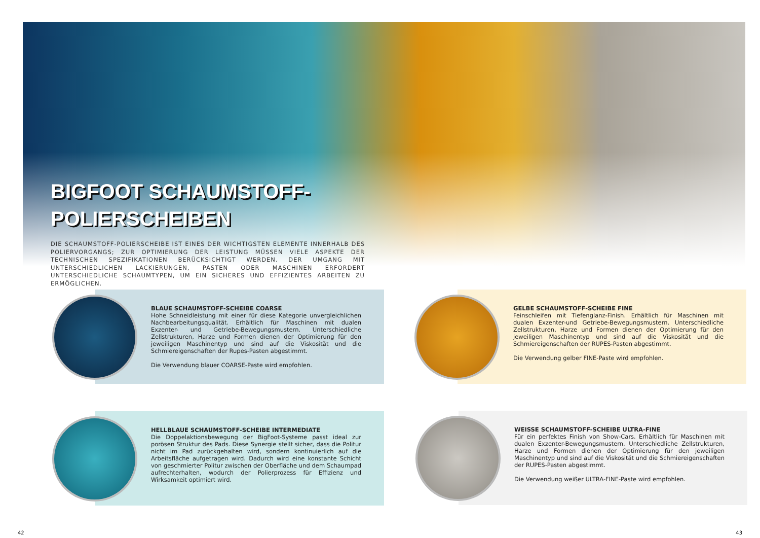BIGFOOT SCHAUMSTOFF-
POLIERSCHEIBEN
DIE SCHAUMSTOFF-POLIERSCHEIBE IST EINES DER WICHTIGSTEN ELEMENTE INNERHALB DES POLIERVORGANGS; ZUR OPTIMIERUNG DER LEISTUNG MÜSSEN VIELE ASPEKTE DER TECHNISCHEN SPEZIFIKATIONEN BERÜCKSICHTIGT WERDEN. DER UMGANG MIT UNTERSCHIEDLICHEN LACKIERUNGEN, PASTEN ODER MASCHINEN ERFORDERT UNTERSCHIEDLICHE SCHAUMTYPEN, UM EIN SICHERES UND EFFIZIENTES ARBEITEN ZU ERMÖGLICHEN.
BLAUE SCHAUMSTOFF-SCHEIBE COARSE
Hohe Schneidleistung mit einer für diese Kategorie unvergleichlichen Nachbearbeitungsqualität. Erhältlich für Maschinen mit dualen Exzenter- und Getriebe-Bewegungsmustern. Unterschiedliche Zellstrukturen, Harze und Formen dienen der Optimierung für den jeweiligen Maschinentyp und sind auf die Viskosität und die Schmiereigenschaften der Rupes-Pasten abgestimmt.
Die Verwendung blauer COARSE-Paste wird empfohlen.
GELBE SCHAUMSTOFF-SCHEIBE FINE
Feinschleifen mit Tiefenglanz-Finish. Erhältlich für Maschinen mit dualen Exzenter-und Getriebe-Bewegungsmustern. Unterschiedliche Zellstrukturen, Harze und Formen dienen der Optimierung für den jeweiligen Maschinentyp und sind auf die Viskosität und die Schmiereigenschaften der RUPES-Pasten abgestimmt.
Die Verwendung gelber FINE-Paste wird empfohlen.
HELLBLAUE SCHAUMSTOFF-SCHEIBE INTERMEDIATE
Die Doppelaktionsbewegung der BigFoot-Systeme passt ideal zur porösen Struktur des Pads. Diese Synergie stellt sicher, dass die Politur nicht im Pad zurückgehalten wird, sondern kontinuierlich auf die Arbeitsfläche aufgetragen wird. Dadurch wird eine konstante Schicht von geschmierter Politur zwischen der Oberfläche und dem Schaumpad aufrechterhalten, wodurch der Polierprozess für Effizienz und Wirksamkeit optimiert wird.
WEISSE SCHAUMSTOFF-SCHEIBE ULTRA-FINE
Für ein perfektes Finish von Show-Cars. Erhältlich für Maschinen mit dualen Exzenter-Bewegungsmustern. Unterschiedliche Zellstrukturen, Harze und Formen dienen der Optimierung für den jeweiligen Maschinentyp und sind auf die Viskosität und die Schmiereigenschaften der RUPES-Pasten abgestimmt.
Die Verwendung weißer ULTRA-FINE-Paste wird empfohlen.
42 43